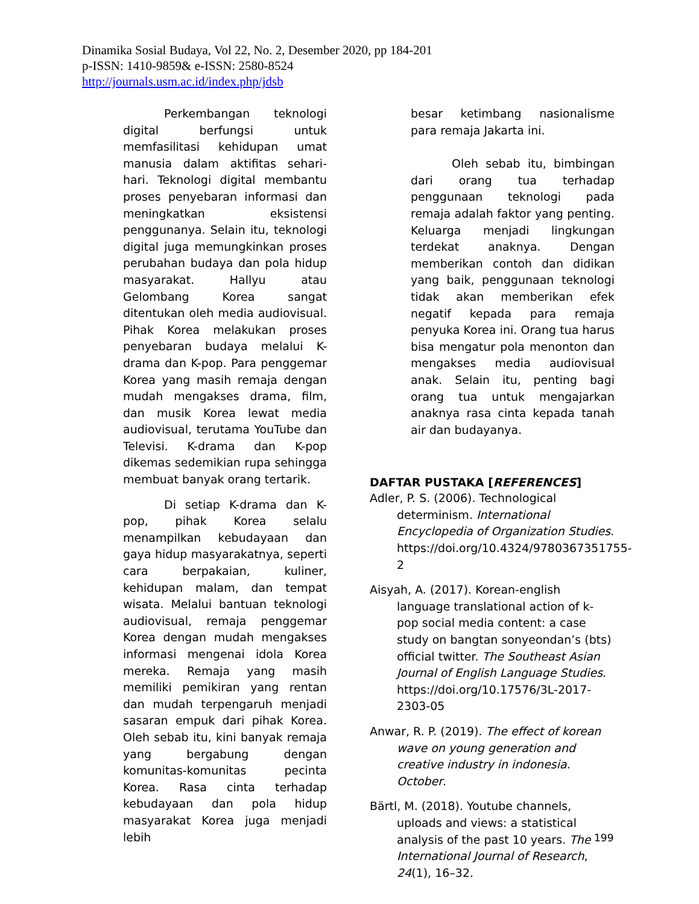Dinamika Sosial Budaya, Vol 22, No. 2, Desember 2020, pp 184-201
p-ISSN: 1410-9859& e-ISSN: 2580-8524
http://journals.usm.ac.id/index.php/jdsb
Perkembangan teknologi digital berfungsi untuk memfasilitasi kehidupan umat manusia dalam aktifitas sehari-hari. Teknologi digital membantu proses penyebaran informasi dan meningkatkan eksistensi penggunanya. Selain itu, teknologi digital juga memungkinkan proses perubahan budaya dan pola hidup masyarakat. Hallyu atau Gelombang Korea sangat ditentukan oleh media audiovisual. Pihak Korea melakukan proses penyebaran budaya melalui K-drama dan K-pop. Para penggemar Korea yang masih remaja dengan mudah mengakses drama, film, dan musik Korea lewat media audiovisual, terutama YouTube dan Televisi. K-drama dan K-pop dikemas sedemikian rupa sehingga membuat banyak orang tertarik.
Di setiap K-drama dan K-pop, pihak Korea selalu menampilkan kebudayaan dan gaya hidup masyarakatnya, seperti cara berpakaian, kuliner, kehidupan malam, dan tempat wisata. Melalui bantuan teknologi audiovisual, remaja penggemar Korea dengan mudah mengakses informasi mengenai idola Korea mereka. Remaja yang masih memiliki pemikiran yang rentan dan mudah terpengaruh menjadi sasaran empuk dari pihak Korea. Oleh sebab itu, kini banyak remaja yang bergabung dengan komunitas-komunitas pecinta Korea. Rasa cinta terhadap kebudayaan dan pola hidup masyarakat Korea juga menjadi lebih
besar ketimbang nasionalisme para remaja Jakarta ini.
Oleh sebab itu, bimbingan dari orang tua terhadap penggunaan teknologi pada remaja adalah faktor yang penting. Keluarga menjadi lingkungan terdekat anaknya. Dengan memberikan contoh dan didikan yang baik, penggunaan teknologi tidak akan memberikan efek negatif kepada para remaja penyuka Korea ini. Orang tua harus bisa mengatur pola menonton dan mengakses media audiovisual anak. Selain itu, penting bagi orang tua untuk mengajarkan anaknya rasa cinta kepada tanah air dan budayanya.
DAFTAR PUSTAKA [REFERENCES]
Adler, P. S. (2006). Technological determinism. International Encyclopedia of Organization Studies. https://doi.org/10.4324/9780367351755-2
Aisyah, A. (2017). Korean-english language translational action of k-pop social media content: a case study on bangtan sonyeondan’s (bts) official twitter. The Southeast Asian Journal of English Language Studies. https://doi.org/10.17576/3L-2017-2303-05
Anwar, R. P. (2019). The effect of korean wave on young generation and creative industry in indonesia. October.
Bärtl, M. (2018). Youtube channels, uploads and views: a statistical analysis of the past 10 years. The International Journal of Research, 24(1), 16–32.
199